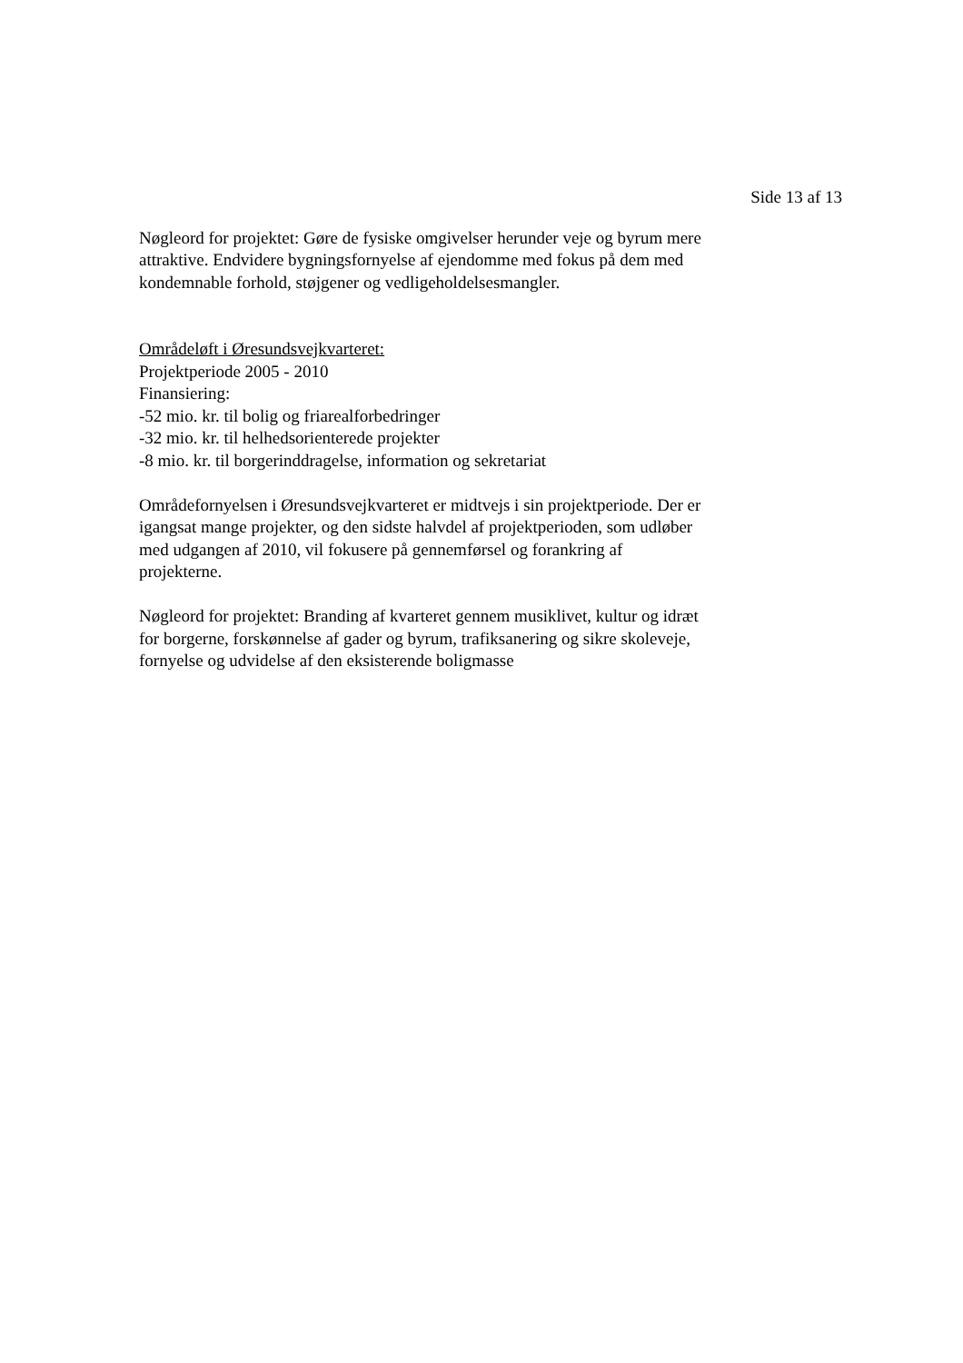Side 13 af 13
Nøgleord for projektet: Gøre de fysiske omgivelser herunder veje og byrum mere attraktive. Endvidere bygningsfornyelse af ejendomme med fokus på dem med kondemnable forhold, støjgener og vedligeholdelsesmangler.
Områdeløft i Øresundsvejkvarteret:
Projektperiode 2005 - 2010
Finansiering:
-52 mio. kr. til bolig og friarealforbedringer
-32 mio. kr. til helhedsorienterede projekter
-8 mio. kr. til borgerinddragelse, information og sekretariat
Områdefornyelsen i Øresundsvejkvarteret er midtvejs i sin projektperiode. Der er igangsat mange projekter, og den sidste halvdel af projektperioden, som udløber med udgangen af 2010, vil fokusere på gennemførsel og forankring af projekterne.
Nøgleord for projektet: Branding af kvarteret gennem musiklivet, kultur og idræt for borgerne, forskønnelse af gader og byrum, trafiksanering og sikre skoleveje, fornyelse og udvidelse af den eksisterende boligmasse